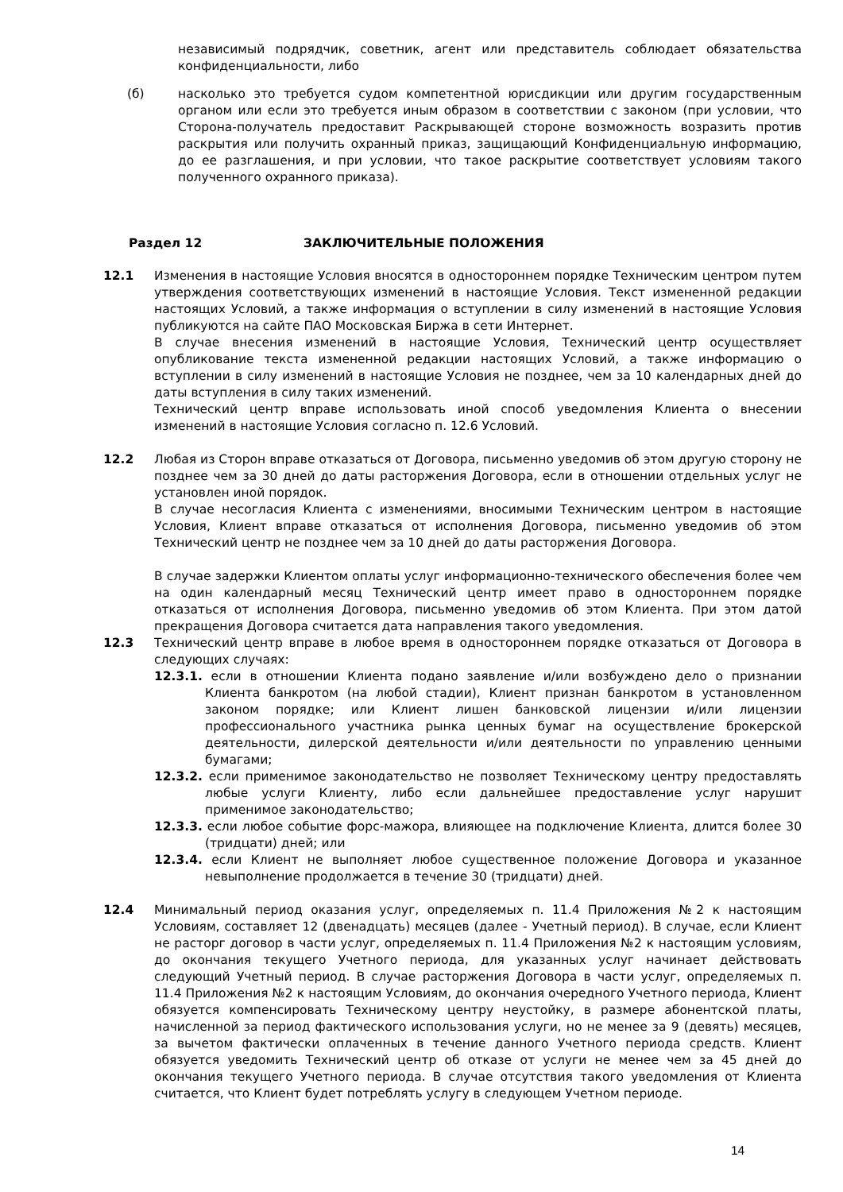независимый подрядчик, советник, агент или представитель соблюдает обязательства конфиденциальности, либо
(б) насколько это требуется судом компетентной юрисдикции или другим государственным органом или если это требуется иным образом в соответствии с законом (при условии, что Сторона-получатель предоставит Раскрывающей стороне возможность возразить против раскрытия или получить охранный приказ, защищающий Конфиденциальную информацию, до ее разглашения, и при условии, что такое раскрытие соответствует условиям такого полученного охранного приказа).
Раздел 12 ЗАКЛЮЧИТЕЛЬНЫЕ ПОЛОЖЕНИЯ
12.1 Изменения в настоящие Условия вносятся в одностороннем порядке Техническим центром путем утверждения соответствующих изменений в настоящие Условия. Текст измененной редакции настоящих Условий, а также информация о вступлении в силу изменений в настоящие Условия публикуются на сайте ПАО Московская Биржа в сети Интернет.
В случае внесения изменений в настоящие Условия, Технический центр осуществляет опубликование текста измененной редакции настоящих Условий, а также информацию о вступлении в силу изменений в настоящие Условия не позднее, чем за 10 календарных дней до даты вступления в силу таких изменений.
Технический центр вправе использовать иной способ уведомления Клиента о внесении изменений в настоящие Условия согласно п. 12.6 Условий.
12.2 Любая из Сторон вправе отказаться от Договора, письменно уведомив об этом другую сторону не позднее чем за 30 дней до даты расторжения Договора, если в отношении отдельных услуг не установлен иной порядок.
В случае несогласия Клиента с изменениями, вносимыми Техническим центром в настоящие Условия, Клиент вправе отказаться от исполнения Договора, письменно уведомив об этом Технический центр не позднее чем за 10 дней до даты расторжения Договора.
В случае задержки Клиентом оплаты услуг информационно-технического обеспечения более чем на один календарный месяц Технический центр имеет право в одностороннем порядке отказаться от исполнения Договора, письменно уведомив об этом Клиента. При этом датой прекращения Договора считается дата направления такого уведомления.
12.3 Технический центр вправе в любое время в одностороннем порядке отказаться от Договора в следующих случаях:
12.3.1. если в отношении Клиента подано заявление и/или возбуждено дело о признании Клиента банкротом (на любой стадии), Клиент признан банкротом в установленном законом порядке; или Клиент лишен банковской лицензии и/или лицензии профессионального участника рынка ценных бумаг на осуществление брокерской деятельности, дилерской деятельности и/или деятельности по управлению ценными бумагами;
12.3.2. если применимое законодательство не позволяет Техническому центру предоставлять любые услуги Клиенту, либо если дальнейшее предоставление услуг нарушит применимое законодательство;
12.3.3. если любое событие форс-мажора, влияющее на подключение Клиента, длится более 30 (тридцати) дней; или
12.3.4. если Клиент не выполняет любое существенное положение Договора и указанное невыполнение продолжается в течение 30 (тридцати) дней.
12.4 Минимальный период оказания услуг, определяемых п. 11.4 Приложения №2 к настоящим Условиям, составляет 12 (двенадцать) месяцев (далее - Учетный период). В случае, если Клиент не расторг договор в части услуг, определяемых п. 11.4 Приложения №2 к настоящим условиям, до окончания текущего Учетного периода, для указанных услуг начинает действовать следующий Учетный период. В случае расторжения Договора в части услуг, определяемых п. 11.4 Приложения №2 к настоящим Условиям, до окончания очередного Учетного периода, Клиент обязуется компенсировать Техническому центру неустойку, в размере абонентской платы, начисленной за период фактического использования услуги, но не менее за 9 (девять) месяцев, за вычетом фактически оплаченных в течение данного Учетного периода средств. Клиент обязуется уведомить Технический центр об отказе от услуги не менее чем за 45 дней до окончания текущего Учетного периода. В случае отсутствия такого уведомления от Клиента считается, что Клиент будет потреблять услугу в следующем Учетном периоде.
14